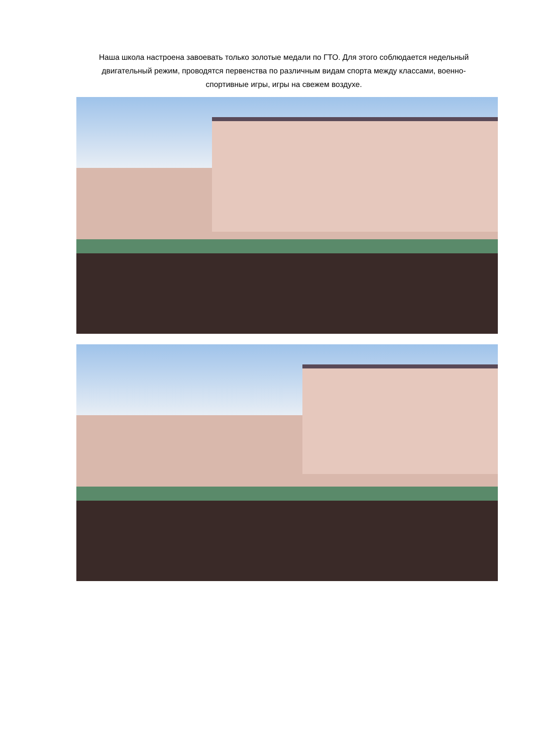Наша школа настроена завоевать только золотые медали по ГТО. Для этого соблюдается недельный двигательный режим, проводятся первенства по различным видам спорта между классами, военно- спортивные игры, игры на свежем воздухе.